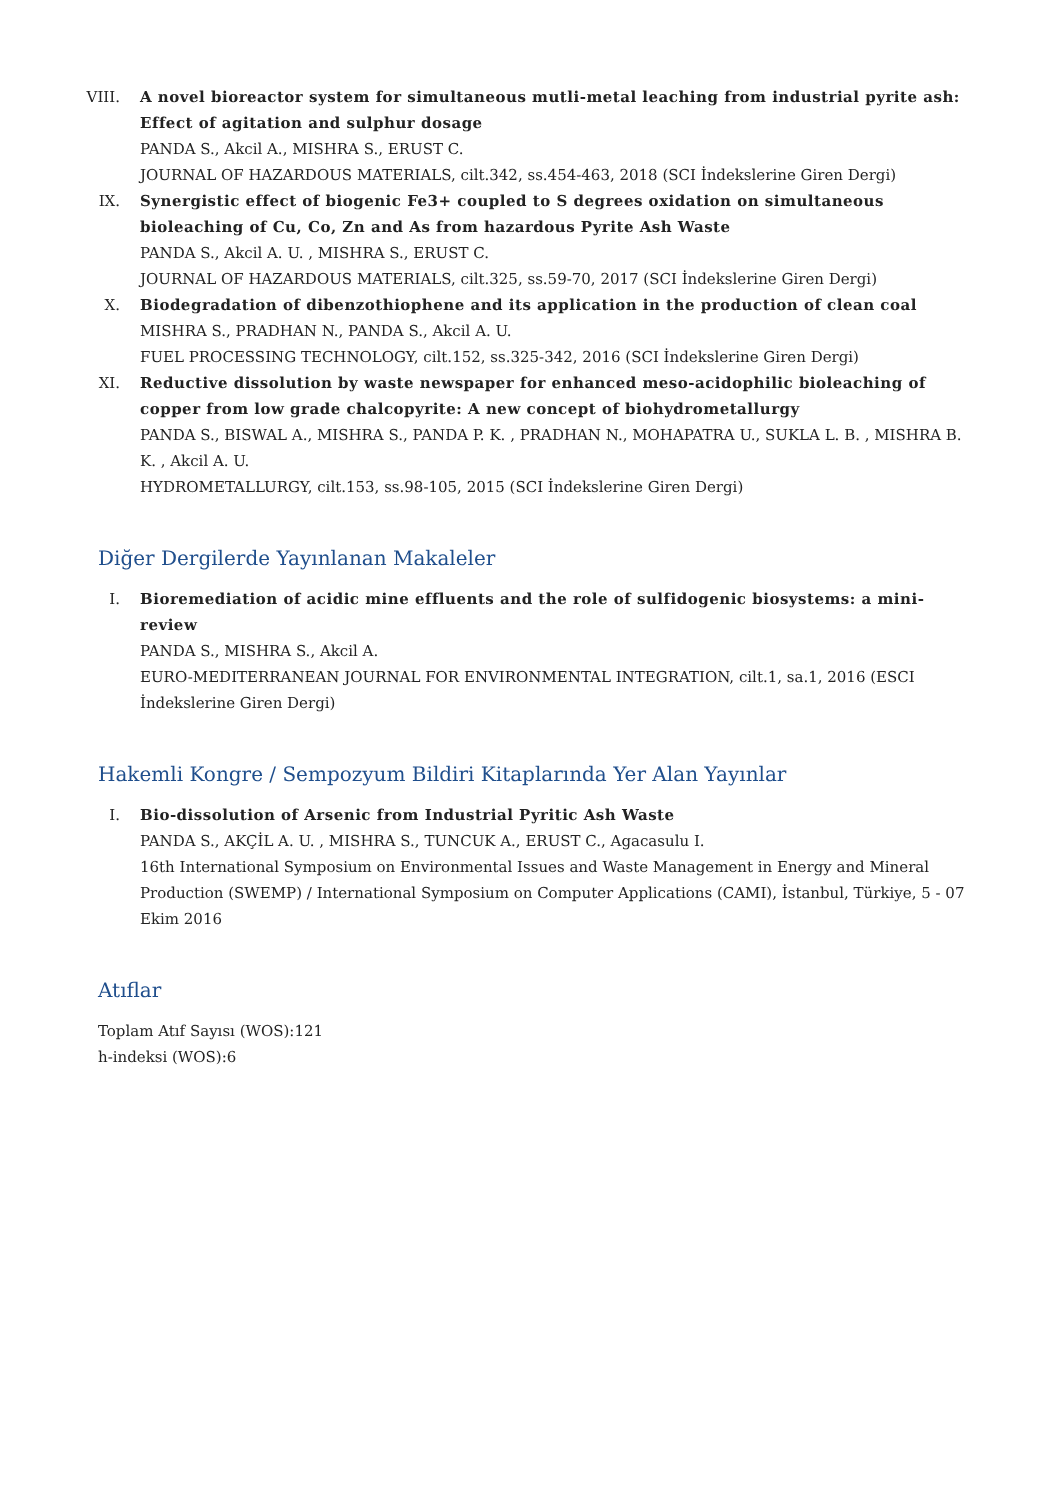VIII.
A novel bioreactor system for simultaneous mutli-metal leaching from industrial pyrite ash: Effect of agitation and sulphur dosage
PANDA S., Akcil A., MISHRA S., ERUST C.
JOURNAL OF HAZARDOUS MATERIALS, cilt.342, ss.454-463, 2018 (SCI İndekslerine Giren Dergi)
IX. Synergistic effect of biogenic Fe3+ coupled to S degrees oxidation on simultaneous bioleaching of Cu, Co, Zn and As from hazardous Pyrite Ash Waste
PANDA S., Akcil A. U. , MISHRA S., ERUST C.
JOURNAL OF HAZARDOUS MATERIALS, cilt.325, ss.59-70, 2017 (SCI İndekslerine Giren Dergi)
X. Biodegradation of dibenzothiophene and its application in the production of clean coal
MISHRA S., PRADHAN N., PANDA S., Akcil A. U.
FUEL PROCESSING TECHNOLOGY, cilt.152, ss.325-342, 2016 (SCI İndekslerine Giren Dergi)
XI. Reductive dissolution by waste newspaper for enhanced meso-acidophilic bioleaching of copper from low grade chalcopyrite: A new concept of biohydrometallurgy
PANDA S., BISWAL A., MISHRA S., PANDA P. K. , PRADHAN N., MOHAPATRA U., SUKLA L. B. , MISHRA B. K. , Akcil A. U.
HYDROMETALLURGY, cilt.153, ss.98-105, 2015 (SCI İndekslerine Giren Dergi)
Diğer Dergilerde Yayınlanan Makaleler
I. Bioremediation of acidic mine effluents and the role of sulfidogenic biosystems: a mini-review
PANDA S., MISHRA S., Akcil A.
EURO-MEDITERRANEAN JOURNAL FOR ENVIRONMENTAL INTEGRATION, cilt.1, sa.1, 2016 (ESCI İndekslerine Giren Dergi)
Hakemli Kongre / Sempozyum Bildiri Kitaplarında Yer Alan Yayınlar
I. Bio-dissolution of Arsenic from Industrial Pyritic Ash Waste
PANDA S., AKÇİL A. U. , MISHRA S., TUNCUK A., ERUST C., Agacasulu I.
16th International Symposium on Environmental Issues and Waste Management in Energy and Mineral Production (SWEMP) / International Symposium on Computer Applications (CAMI), İstanbul, Türkiye, 5 - 07 Ekim 2016
Atıflar
Toplam Atıf Sayısı (WOS):121
h-indeksi (WOS):6